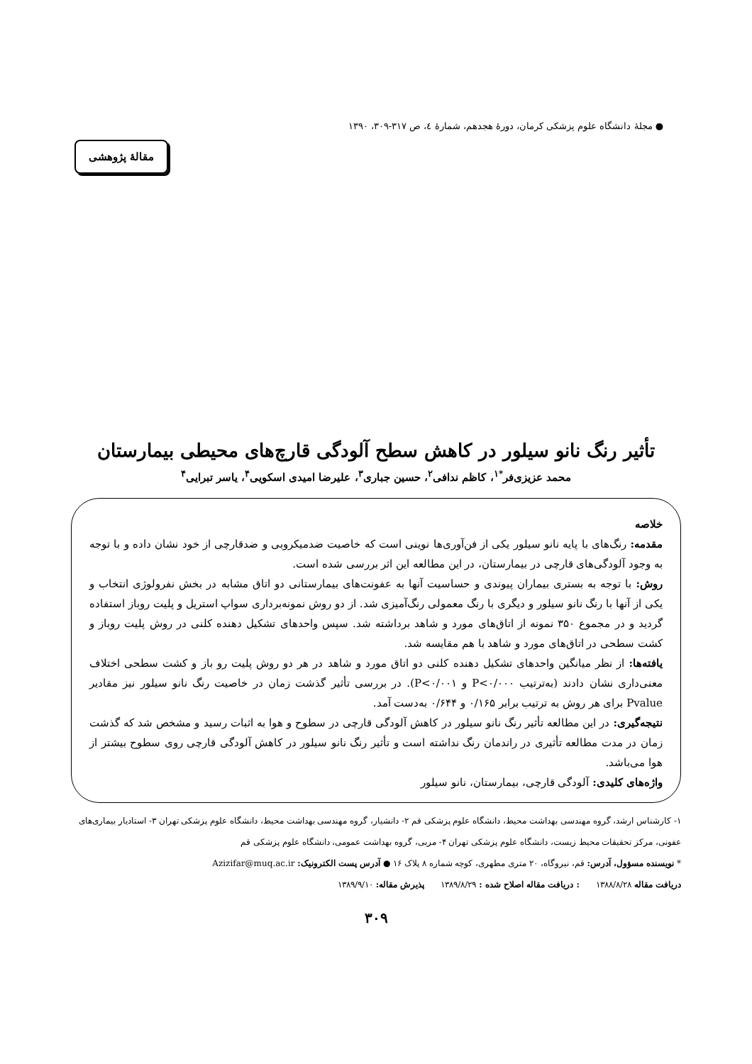● مجلهٔ دانشگاه علوم پزشکی کرمان، دورهٔ هجدهم، شمارهٔ ٤، ص ٣١٧-٣٠٩، ١٣٩٠
مقالهٔ پژوهشی
تأثیر رنگ نانو سیلور در کاهش سطح آلودگی قارچ‌های محیطی بیمارستان
محمد عزیزی‌فر<sup>*۱</sup>، کاظم ندافی<sup>۲</sup>، حسین جباری<sup>۳</sup>، علیرضا امیدی اسکویی<sup>۴</sup>، یاسر تبرایی<sup>۴</sup>
خلاصه
مقدمه: رنگ‌های با پایه نانو سیلور یکی از فن‌آوری‌ها نوینی است که خاصیت ضدمیکروبی و ضدقارچی از خود نشان داده و با توجه به وجود آلودگی‌های قارچی در بیمارستان، در این مطالعه این اثر بررسی شده است.
روش: با توجه به بستری بیماران پیوندی و حساسیت آنها به عفونت‌های بیمارستانی دو اتاق مشابه در بخش نفرولوژی انتخاب و یکی از آنها با رنگ نانو سیلور و دیگری با رنگ معمولی رنگ‌آمیزی شد. از دو روش نمونه‌برداری سواپ استریل و پلیت روباز استفاده گردید و در مجموع ۳۵۰ نمونه از اتاق‌های مورد و شاهد برداشته شد. سپس واحدهای تشکیل دهنده کلنی در روش پلیت روباز و کشت سطحی در اتاق‌های مورد و شاهد با هم مقایسه شد.
یافته‌ها: از نظر میانگین واحدهای تشکیل دهنده کلنی دو اتاق مورد و شاهد در هر دو روش پلیت رو باز و کشت سطحی اختلاف معنی‌داری نشان دادند (به‌ترتیب P<۰/۰۰۰ و P<۰/۰۰۱). در بررسی تأثیر گذشت زمان در خاصیت رنگ نانو سیلور نیز مقادیر Pvalue برای هر روش به ترتیب برابر ۰/۱۶۵ و ۰/۶۴۴ به‌دست آمد.
نتیجه‌گیری: در این مطالعه تأثیر رنگ نانو سیلور در کاهش آلودگی قارچی در سطوح و هوا به اثبات رسید و مشخص شد که گذشت زمان در مدت مطالعه تأثیری در راندمان رنگ نداشته است و تأثیر رنگ نانو سیلور در کاهش آلودگی قارچی روی سطوح بیشتر از هوا می‌باشد.
واژه‌های کلیدی: آلودگی قارچی، بیمارستان، نانو سیلور
۱- کارشناس ارشد، گروه مهندسی بهداشت محیط، دانشگاه علوم پزشکی قم ۲- دانشیار، گروه مهندسی بهداشت محیط، دانشگاه علوم پزشکی تهران ۳- استادیار بیماری‌های عفونی، مرکز تحقیقات محیط زیست، دانشگاه علوم پزشکی تهران ۴- مربی، گروه بهداشت عمومی، دانشگاه علوم پزشکی قم
* نویسنده مسؤول، آدرس: قم، نیروگاه، ۲۰ متری مطهری، کوچه شماره ۸ پلاک ۱۶ ● آدرس پست الکترونیک: Azizifar@muq.ac.ir
دریافت مقاله ۱۳۸۸/۸/۲۸ : دریافت مقاله اصلاح شده : ۱۳۸۹/۸/۲۹ پذیرش مقاله: ۱۳۸۹/۹/۱۰
۳۰۹